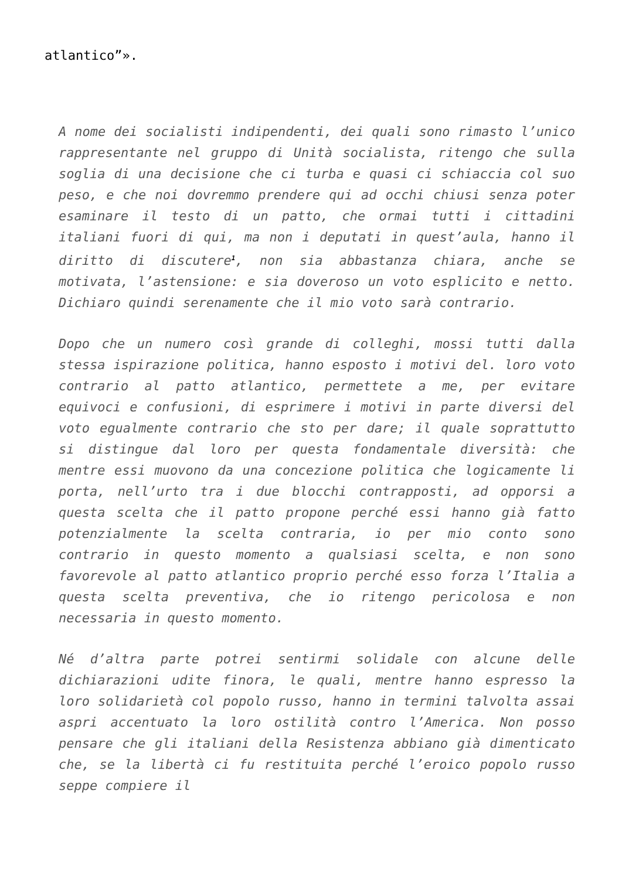atlantico”».
A nome dei socialisti indipendenti, dei quali sono rimasto l’unico rappresentante nel gruppo di Unità socialista, ritengo che sulla soglia di una decisione che ci turba e quasi ci schiaccia col suo peso, e che noi dovremmo prendere qui ad occhi chiusi senza poter esaminare il testo di un patto, che ormai tutti i cittadini italiani fuori di qui, ma non i deputati in quest’aula, hanno il diritto di discutere<sup>1</sup>, non sia abbastanza chiara, anche se motivata, l’astensione: e sia doveroso un voto esplicito e netto. Dichiaro quindi serenamente che il mio voto sarà contrario.
Dopo che un numero così grande di colleghi, mossi tutti dalla stessa ispirazione politica, hanno esposto i motivi del. loro voto contrario al patto atlantico, permettete a me, per evitare equivoci e confusioni, di esprimere i motivi in parte diversi del voto egualmente contrario che sto per dare; il quale soprattutto si distingue dal loro per questa fondamentale diversità: che mentre essi muovono da una concezione politica che logicamente li porta, nell’urto tra i due blocchi contrapposti, ad opporsi a questa scelta che il patto propone perché essi hanno già fatto potenzialmente la scelta contraria, io per mio conto sono contrario in questo momento a qualsiasi scelta, e non sono favorevole al patto atlantico proprio perché esso forza l’Italia a questa scelta preventiva, che io ritengo pericolosa e non necessaria in questo momento.
Né d’altra parte potrei sentirmi solidale con alcune delle dichiarazioni udite finora, le quali, mentre hanno espresso la loro solidarietà col popolo russo, hanno in termini talvolta assai aspri accentuato la loro ostilità contro l’America. Non posso pensare che gli italiani della Resistenza abbiano già dimenticato che, se la libertà ci fu restituita perché l’eroico popolo russo seppe compiere il